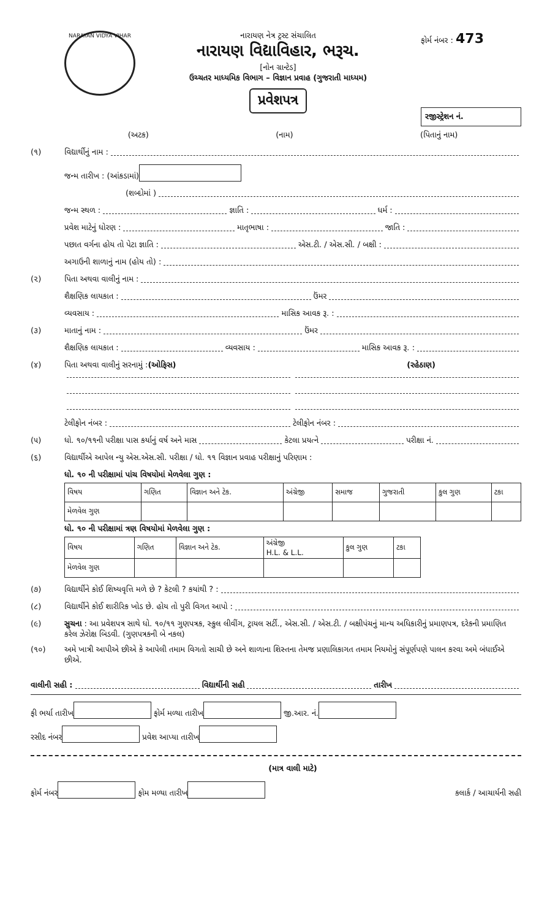NARAYAN VIDYA VIHAR
નારાયણ નેત્ર ટ્રસ્ટ સંચાલિત
નારાયણ વિદ્યાવિહાર, ભરૂચ.
[નોન ગ્રાન્ટેડ]
ઉચ્ચતર માધ્યમિક વિભાગ – વિજ્ઞાન પ્રવાહ (ગુજરાતી માધ્યમ)
પ્રવેશપત્ર
ફોર્મ નંબર : 473
રજીસ્ટ્રેશન નં.
(અટક) (નામ) (પિતાનું નામ)
(૧) વિદ્યાર્થીનું નામ :
જન્મ તારીખ : (આંકડામાં)
(શબ્દોમાં )
જન્મ સ્થળ : જ્ઞાતિ : ધર્મ :
પ્રવેશ માટેનું ધોરણ : માતૃભાષા : જાતિ :
પછાત વર્ગના હોય તો પેટા જ્ઞાતિ : એસ.ટી. / એસ.સી. / બક્ષી :
અગાઉની શાળાનું નામ (હોય તો) :
(૨) પિતા અથવા વાલીનું નામ :
શૈક્ષણિક લાયકાત : ઉંમર
વ્યવસાય : માસિક આવક રૂ. :
(૩) માતાનું નામ : ઉંમર
શૈક્ષણિક લાયકાત : વ્યવસાય : માસિક આવક રૂ. :
(૪) પિતા અથવા વાલીનું સરનામું : (ઓફિસ) (રહેઠાણ)
ટેલીફોન નંબર : ટેલીફોન નંબર :
(૫) ધો. ૧૦/૧૧ની પરીક્ષા પાસ કર્યાનું વર્ષ અને માસ કેટલા પ્રયત્ને પરીક્ષા નં.
(૬) વિદ્યાર્થીએ આપેલ ન્યુ એસ.એસ.સી. પરીક્ષા / ધો. ૧૧ વિજ્ઞાન પ્રવાહ પરીક્ષાનું પરિણામ :
ધો. ૧૦ ની પરીક્ષામાં પાંચ વિષયોમાં મેળવેલા ગુણ :
| વિષય | ગણિત | વિજ્ઞાન અને ટેક. | અંગ્રેજી | સમાજ | ગુજરાતી | કુલ ગુણ | ટકા |
| મેળવેલ ગુણ | | | | | | | |
ધો. ૧૦ ની પરીક્ષામાં ત્રણ વિષયોમાં મેળવેલા ગુણ :
| વિષય | ગણિત | વિજ્ઞાન અને ટેક. | અંગ્રેજી H.L. & L.L. | કુલ ગુણ | ટકા |
| મેળવેલ ગુણ | | | | | |
(૭) વિદ્યાર્થીને કોઈ શિષ્યવૃત્તિ મળે છે ? કેટલી ? કયાંથી ? :
(૮) વિદ્યાર્થીને કોઈ શારીરિક ખોડ છે. હોય તો પુરી વિગત આપો :
(૯) સુચના : આ પ્રવેશપત્ર સાથે ધો. ૧૦/૧૧ ગુણપત્રક, સ્કુલ લીવીંગ, ટ્રાયલ સર્ટી., એસ.સી. / એસ.ટી. / બક્ષીપંચનું માન્ય અધિકારીનું પ્રમાણપત્ર, દરેકની પ્રમાણિત કરેલ ઝેરોક્ષ બિડવી. (ગુણપત્રકની બે નકલ)
(૧૦) અમે ખાત્રી આપીએ છીએ કે આપેલી તમામ વિગતો સાચી છે અને શાળાના શિસ્તના તેમજ પ્રણાલિકાગત તમામ નિયમોનું સંપૂર્ણપણે પાલન કરવા અમે બંધાઈએ છીએ.
વાલીની સહી : વિદ્યાર્થીની સહી તારીખ
ફી ભર્યા તારીખ ફોર્મ મળ્યા તારીખ જી.આર. નં.
રસીદ નંબર પ્રવેશ આપ્યા તારીખ
(માત્ર વાલી માટે)
ફોર્મ નંબર ફોમ મળ્યા તારીખ કલાર્ક / આચાર્યની સહી